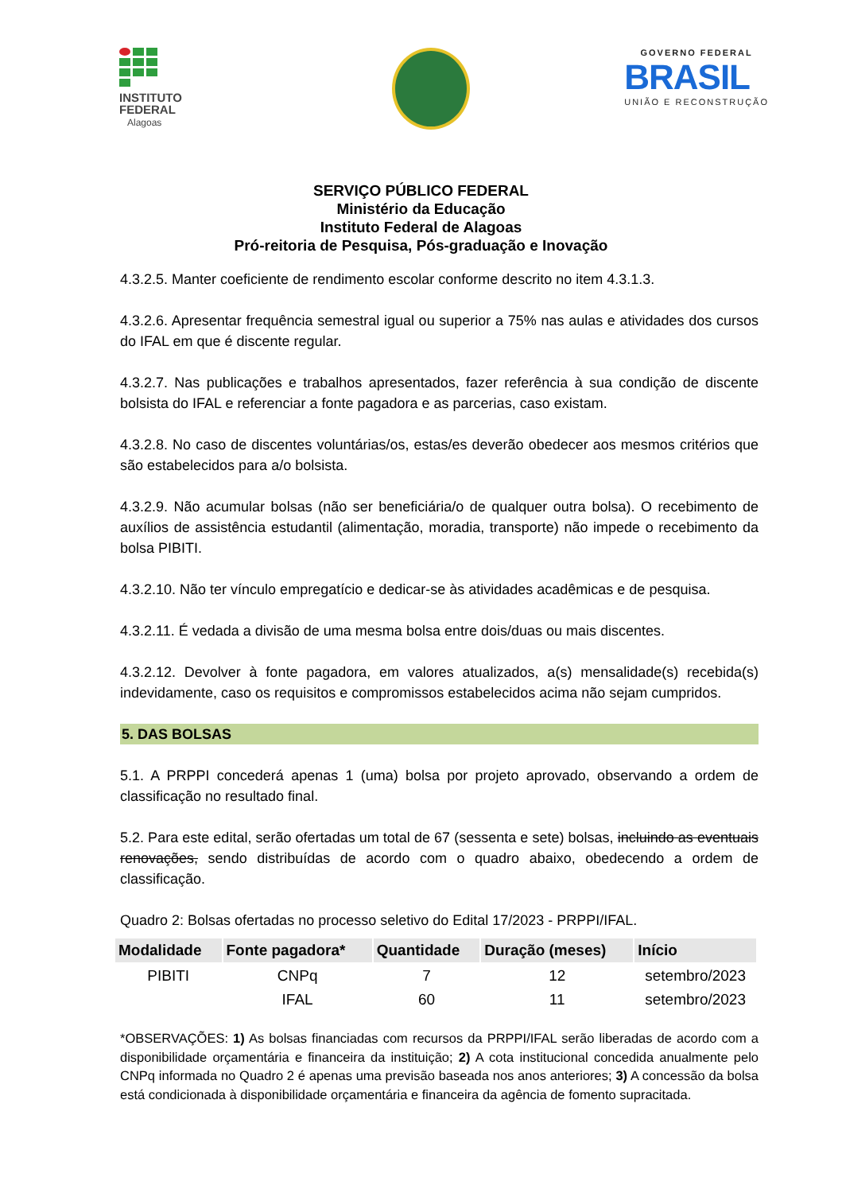INSTITUTO
FEDERAL
Alagoas
GOVERNO FEDERAL
BRASIL
UNIÃO E RECONSTRUÇÃO
SERVIÇO PÚBLICO FEDERAL
Ministério da Educação
Instituto Federal de Alagoas
Pró-reitoria de Pesquisa, Pós-graduação e Inovação
4.3.2.5. Manter coeficiente de rendimento escolar conforme descrito no item 4.3.1.3.
4.3.2.6. Apresentar frequência semestral igual ou superior a 75% nas aulas e atividades dos cursos do IFAL em que é discente regular.
4.3.2.7. Nas publicações e trabalhos apresentados, fazer referência à sua condição de discente bolsista do IFAL e referenciar a fonte pagadora e as parcerias, caso existam.
4.3.2.8. No caso de discentes voluntárias/os, estas/es deverão obedecer aos mesmos critérios que são estabelecidos para a/o bolsista.
4.3.2.9. Não acumular bolsas (não ser beneficiária/o de qualquer outra bolsa). O recebimento de auxílios de assistência estudantil (alimentação, moradia, transporte) não impede o recebimento da bolsa PIBITI.
4.3.2.10. Não ter vínculo empregatício e dedicar-se às atividades acadêmicas e de pesquisa.
4.3.2.11. É vedada a divisão de uma mesma bolsa entre dois/duas ou mais discentes.
4.3.2.12. Devolver à fonte pagadora, em valores atualizados, a(s) mensalidade(s) recebida(s) indevidamente, caso os requisitos e compromissos estabelecidos acima não sejam cumpridos.
5. DAS BOLSAS
5.1. A PRPPI concederá apenas 1 (uma) bolsa por projeto aprovado, observando a ordem de classificação no resultado final.
5.2. Para este edital, serão ofertadas um total de 67 (sessenta e sete) bolsas, incluindo as eventuais renovações, sendo distribuídas de acordo com o quadro abaixo, obedecendo a ordem de classificação.
Quadro 2: Bolsas ofertadas no processo seletivo do Edital 17/2023 - PRPPI/IFAL.
| Modalidade | Fonte pagadora* | Quantidade | Duração (meses) | Início |
| --- | --- | --- | --- | --- |
| PIBITI | CNPq | 7 | 12 | setembro/2023 |
| | IFAL | 60 | 11 | setembro/2023 |
*OBSERVAÇÕES: 1) As bolsas financiadas com recursos da PRPPI/IFAL serão liberadas de acordo com a disponibilidade orçamentária e financeira da instituição; 2) A cota institucional concedida anualmente pelo CNPq informada no Quadro 2 é apenas uma previsão baseada nos anos anteriores; 3) A concessão da bolsa está condicionada à disponibilidade orçamentária e financeira da agência de fomento supracitada.